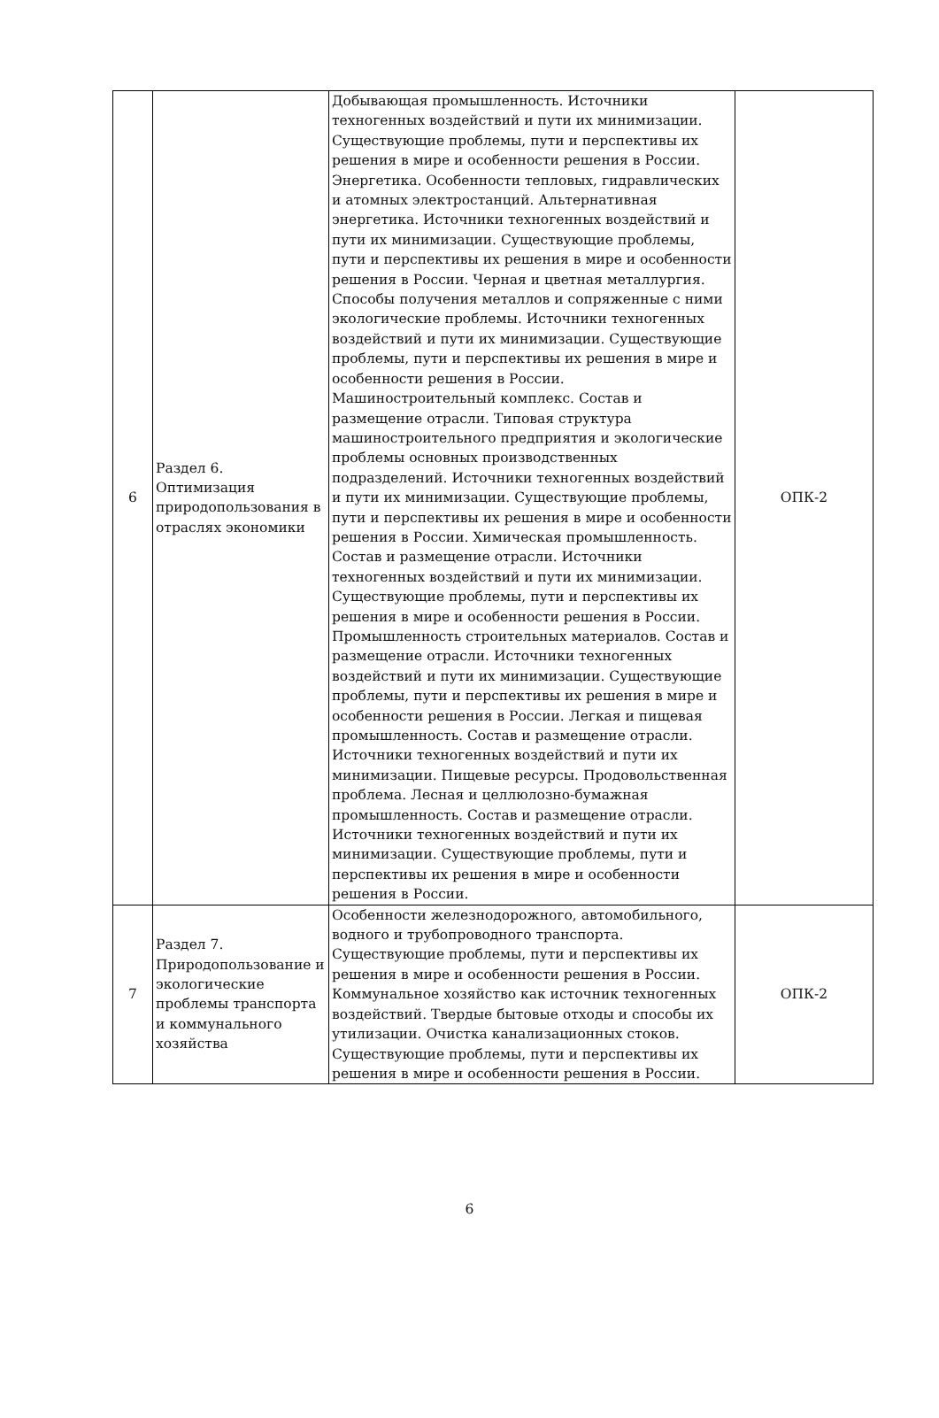| 6 | Раздел 6. Оптимизация природопользования в отраслях экономики | Добывающая промышленность. Источники техногенных воздействий и пути их минимизации. Существующие проблемы, пути и перспективы их решения в мире и особенности решения в России. Энергетика. Особенности тепловых, гидравлических и атомных электростанций. Альтернативная энергетика. Источники техногенных воздействий и пути их минимизации. Существующие проблемы, пути и перспективы их решения в мире и особенности решения в России. Черная и цветная металлургия. Способы получения металлов и сопряженные с ними экологические проблемы. Источники техногенных воздействий и пути их минимизации. Существующие проблемы, пути и перспективы их решения в мире и особенности решения в России. Машиностроительный комплекс. Состав и размещение отрасли. Типовая структура машиностроительного предприятия и экологические проблемы основных производственных подразделений. Источники техногенных воздействий и пути их минимизации. Существующие проблемы, пути и перспективы их решения в мире и особенности решения в России. Химическая промышленность. Состав и размещение отрасли. Источники техногенных воздействий и пути их минимизации. Существующие проблемы, пути и перспективы их решения в мире и особенности решения в России. Промышленность строительных материалов. Состав и размещение отрасли. Источники техногенных воздействий и пути их минимизации. Существующие проблемы, пути и перспективы их решения в мире и особенности решения в России. Легкая и пищевая промышленность. Состав и размещение отрасли. Источники техногенных воздействий и пути их минимизации. Пищевые ресурсы. Продовольственная проблема. Лесная и целлюлозно-бумажная промышленность. Состав и размещение отрасли. Источники техногенных воздействий и пути их минимизации. Существующие проблемы, пути и перспективы их решения в мире и особенности решения в России. | ОПК-2 |
| 7 | Раздел 7. Природопользование и экологические проблемы транспорта и коммунального хозяйства | Особенности железнодорожного, автомобильного, водного и трубопроводного транспорта. Существующие проблемы, пути и перспективы их решения в мире и особенности решения в России. Коммунальное хозяйство как источник техногенных воздействий. Твердые бытовые отходы и способы их утилизации. Очистка канализационных стоков. Существующие проблемы, пути и перспективы их решения в мире и особенности решения в России. | ОПК-2 |
6